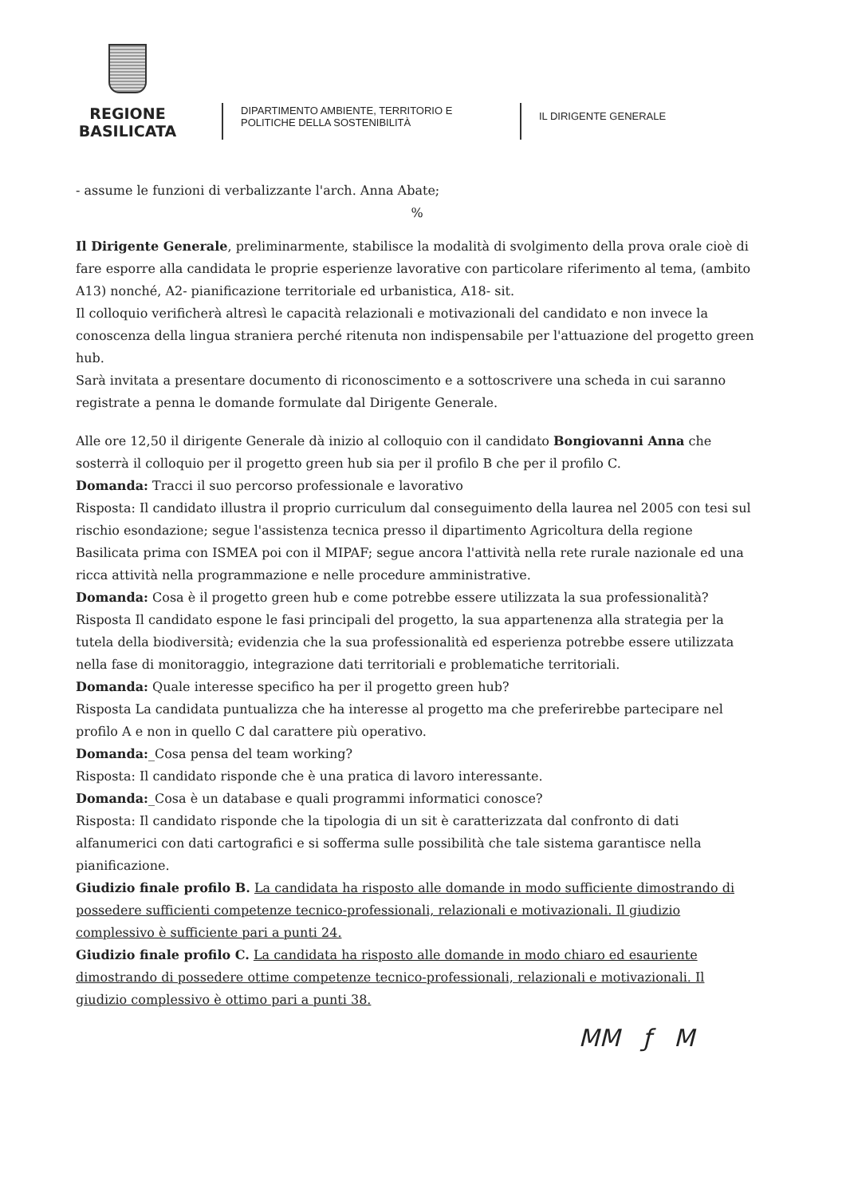REGIONE BASILICATA
DIPARTIMENTO AMBIENTE, TERRITORIO E POLITICHE DELLA SOSTENIBILITÀ
IL DIRIGENTE GENERALE
- assume le funzioni di verbalizzante l'arch. Anna Abate;
%
Il Dirigente Generale, preliminarmente, stabilisce la modalità di svolgimento della prova orale cioè di fare esporre alla candidata le proprie esperienze lavorative con particolare riferimento al tema, (ambito A13) nonché, A2- pianificazione territoriale ed urbanistica, A18- sit.
Il colloquio verificherà altresì le capacità relazionali e motivazionali del candidato e non invece la conoscenza della lingua straniera perché ritenuta non indispensabile per l'attuazione del progetto green hub.
Sarà invitata a presentare documento di riconoscimento e a sottoscrivere una scheda in cui saranno registrate a penna le domande formulate dal Dirigente Generale.
Alle ore 12,50 il dirigente Generale dà inizio al colloquio con il candidato Bongiovanni Anna che sosterrà il colloquio per il progetto green hub sia per il profilo B che per il profilo C.
Domanda: Tracci il suo percorso professionale e lavorativo
Risposta: Il candidato illustra il proprio curriculum dal conseguimento della laurea nel 2005 con tesi sul rischio esondazione; segue l'assistenza tecnica presso il dipartimento Agricoltura della regione Basilicata prima con ISMEA poi con il MIPAF; segue ancora l'attività nella rete rurale nazionale ed una ricca attività nella programmazione e nelle procedure amministrative.
Domanda: Cosa è il progetto green hub e come potrebbe essere utilizzata la sua professionalità?
Risposta Il candidato espone le fasi principali del progetto, la sua appartenenza alla strategia per la tutela della biodiversità; evidenzia che la sua professionalità ed esperienza potrebbe essere utilizzata nella fase di monitoraggio, integrazione dati territoriali e problematiche territoriali.
Domanda: Quale interesse specifico ha per il progetto green hub?
Risposta La candidata puntualizza che ha interesse al progetto ma che preferirebbe partecipare nel profilo A e non in quello C dal carattere più operativo.
Domanda:_Cosa pensa del team working?
Risposta: Il candidato risponde che è una pratica di lavoro interessante.
Domanda:_Cosa è un database e quali programmi informatici conosce?
Risposta: Il candidato risponde che la tipologia di un sit è caratterizzata dal confronto di dati alfanumerici con dati cartografici e si sofferma sulle possibilità che tale sistema garantisce nella pianificazione.
Giudizio finale profilo B. La candidata ha risposto alle domande in modo sufficiente dimostrando di possedere sufficienti competenze tecnico-professionali, relazionali e motivazionali. Il giudizio complessivo è sufficiente pari a punti 24.
Giudizio finale profilo C. La candidata ha risposto alle domande in modo chiaro ed esauriente dimostrando di possedere ottime competenze tecnico-professionali, relazionali e motivazionali. Il giudizio complessivo è ottimo pari a punti 38.
MM ƒ M